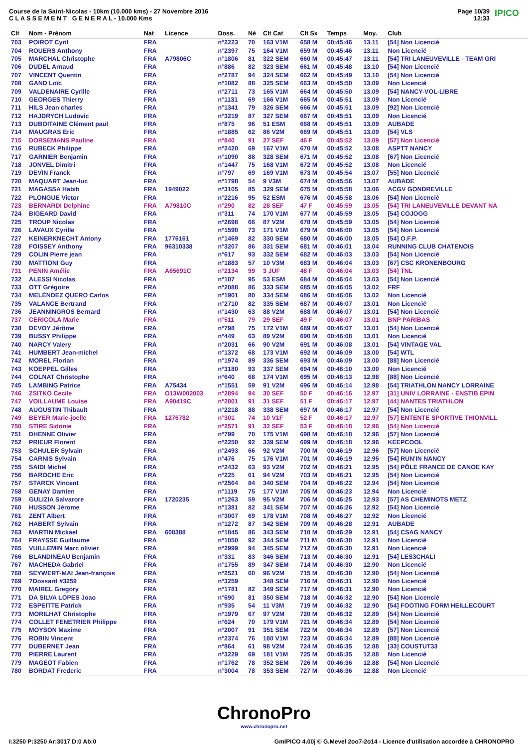Course de la Saint-Nicolas - 10km (10.000 kms) - 27 Novembre 2016
C L A S S E M E N T G E N E R A L - 10.000 Kms
Page 10/39
12:33
IPICO
| Clt | Nom - Prénom | Nat | Licence | Doss. | Né | Clt Cat | Clt Sx | Temps | Moy. | Club |
| --- | --- | --- | --- | --- | --- | --- | --- | --- | --- | --- |
| 703 | POIROT Cyril | FRA | | n°2223 | 70 | 163 V1M | 658 M | 00:45:46 | 13.11 | [54] Non Licencié |
| 704 | ROUERS Anthony | FRA | | n°2397 | 75 | 164 V1M | 659 M | 00:45:46 | 13.11 | Non Licencié |
| 705 | MARCHAL Christophe | FRA | A79806C | n°1806 | 81 | 322 SEM | 660 M | 00:45:47 | 13.11 | [54] TRI LANEUVEVILLE - TEAM GRI |
| 706 | DUDEL Arnaud | FRA | | n°886 | 82 | 323 SEM | 661 M | 00:45:48 | 13.10 | [54] Non Licencié |
| 707 | VINCENT Quentin | FRA | | n°2787 | 94 | 324 SEM | 662 M | 00:45:49 | 13.10 | [54] Non Licencié |
| 708 | GAND Loïc | FRA | | n°1082 | 88 | 325 SEM | 663 M | 00:45:50 | 13.09 | Non Licencié |
| 709 | VALDENAIRE Cyrille | FRA | | n°2711 | 73 | 165 V1M | 664 M | 00:45:50 | 13.09 | [54] NANCY-VOL-LIBRE |
| 710 | GEORGES Thierry | FRA | | n°1131 | 69 | 166 V1M | 665 M | 00:45:51 | 13.09 | Non Licencié |
| 711 | HILS Jean charles | FRA | | n°1341 | 79 | 326 SEM | 666 M | 00:45:51 | 13.09 | [92] Non Licencié |
| 712 | HAJDRYCH Ludovic | FRA | | n°3219 | 87 | 327 SEM | 667 M | 00:45:51 | 13.09 | Non Licencié |
| 713 | DUBOITAINE Clément paul | FRA | | n°875 | 96 | 51 ESM | 668 M | 00:45:51 | 13.09 | AUBADE |
| 714 | MAUGRAS Eric | FRA | | n°1885 | 62 | 86 V2M | 669 M | 00:45:51 | 13.09 | [54] VLS |
| 715 | DORSEMANS Pauline | FRA | | n°840 | 91 | 27 SEF | 46 F | 00:45:52 | 13.09 | [57] Non Licencié |
| 716 | RUBECK Philippe | FRA | | n°2420 | 69 | 167 V1M | 670 M | 00:45:52 | 13.08 | ASPTT NANCY |
| 717 | GARNIER Benjamin | FRA | | n°1090 | 88 | 328 SEM | 671 M | 00:45:52 | 13.08 | [67] Non Licencié |
| 718 | JONVEL Dimitri | FRA | | n°1447 | 75 | 168 V1M | 672 M | 00:45:52 | 13.08 | Non Licencié |
| 719 | DEVIN Franck | FRA | | n°797 | 69 | 169 V1M | 673 M | 00:45:54 | 13.07 | [55] Non Licencié |
| 720 | MAQUART Jean-luc | FRA | | n°1798 | 54 | 9 V3M | 674 M | 00:45:56 | 13.07 | AUBADE |
| 721 | MAGASSA Habib | FRA | 1949022 | n°3105 | 85 | 329 SEM | 675 M | 00:45:58 | 13.06 | ACGV GONDREVILLE |
| 722 | PLONGUE Victor | FRA | | n°2216 | 95 | 52 ESM | 676 M | 00:45:58 | 13.06 | [54] Non Licencié |
| 723 | BERNARDI Delphine | FRA | A79810C | n°290 | 82 | 28 SEF | 47 F | 00:45:59 | 13.05 | [54] TRI LANEUVEVILLE DEVANT NA |
| 724 | BIGEARD David | FRA | | n°311 | 74 | 170 V1M | 677 M | 00:45:59 | 13.05 | [54] COJOGG |
| 725 | TROUP Nicolas | FRA | | n°2698 | 66 | 87 V2M | 678 M | 00:45:59 | 13.05 | [54] Non Licencié |
| 726 | LAVAUX Cyrille | FRA | | n°1590 | 73 | 171 V1M | 679 M | 00:46:00 | 13.05 | [54] Non Licencié |
| 727 | KEINERKNECHT Antony | FRA | 1776161 | n°1469 | 82 | 330 SEM | 680 M | 00:46:00 | 13.05 | [54] O.F.P. |
| 728 | FOISSEY Anthony | FRA | 96310338 | n°3207 | 86 | 331 SEM | 681 M | 00:46:01 | 13.04 | RUNNING CLUB CHATENOIS |
| 729 | COLIN Pierre jean | FRA | | n°617 | 93 | 332 SEM | 682 M | 00:46:03 | 13.03 | [54] Non Licencié |
| 730 | MATTIONI Guy | FRA | | n°1883 | 57 | 10 V3M | 683 M | 00:46:04 | 13.03 | [67] CSC KRONENBOURG |
| 731 | PENIN Amélie | FRA | A65691C | n°2134 | 99 | 3 JUF | 48 F | 00:46:04 | 13.03 | [54] TNL |
| 732 | ALESSI Nicolas | FRA | | n°107 | 95 | 53 ESM | 684 M | 00:46:04 | 13.03 | [54] Non Licencié |
| 733 | OTT Grégoire | FRA | | n°2088 | 86 | 333 SEM | 685 M | 00:46:05 | 13.02 | FRF |
| 734 | MELÉNDEZ QUERO Carlos | FRA | | n°1901 | 80 | 334 SEM | 686 M | 00:46:06 | 13.02 | Non Licencié |
| 735 | VALANCE Bertrand | FRA | | n°2710 | 82 | 335 SEM | 687 M | 00:46:07 | 13.01 | Non Licencié |
| 736 | JEANNINGROS Bernard | FRA | | n°1430 | 63 | 88 V2M | 688 M | 00:46:07 | 13.01 | [54] Non Licencié |
| 737 | CERICOLA Marie | FRA | | n°511 | 79 | 29 SEF | 49 F | 00:46:07 | 13.01 | BNP PARIBAS |
| 738 | DEVOY Jérôme | FRA | | n°798 | 75 | 172 V1M | 689 M | 00:46:07 | 13.01 | [54] Non Licencié |
| 739 | BUSSY Philippe | FRA | | n°449 | 63 | 89 V2M | 690 M | 00:46:08 | 13.01 | Non Licencié |
| 740 | NARCY Valery | FRA | | n°2031 | 66 | 90 V2M | 691 M | 00:46:08 | 13.01 | [54] VINTAGE VAL |
| 741 | HUMBERT Jean-michel | FRA | | n°1372 | 68 | 173 V1M | 692 M | 00:46:09 | 13.00 | [54] WTL |
| 742 | MOREL Florian | FRA | | n°1974 | 89 | 336 SEM | 693 M | 00:46:09 | 13.00 | [88] Non Licencié |
| 743 | KOEPPEL Gilles | FRA | | n°3180 | 93 | 337 SEM | 694 M | 00:46:10 | 13.00 | Non Licencié |
| 744 | COLNAT Christophe | FRA | | n°640 | 68 | 174 V1M | 695 M | 00:46:13 | 12.98 | [88] Non Licencié |
| 745 | LAMBING Patrice | FRA | A75434 | n°1551 | 59 | 91 V2M | 696 M | 00:46:14 | 12.98 | [54] TRIATHLON NANCY LORRAINE |
| 746 | ZSITKO Cecile | FRA | O13W002003 | n°2894 | 94 | 30 SEF | 50 F | 00:46:16 | 12.97 | [31] UNIV LORRAINE - ENSTIB EPIN |
| 747 | VOILLAUME Louise | FRA | A90419C | n°2801 | 91 | 31 SEF | 51 F | 00:46:17 | 12.97 | [44] NANTES TRIATHLON |
| 748 | AUGUSTIN Thibault | FRA | | n°2218 | 88 | 338 SEM | 697 M | 00:46:17 | 12.97 | [54] Non Licencié |
| 749 | BEYER Marie-joelle | FRA | 1276782 | n°301 | 74 | 10 V1F | 52 F | 00:46:17 | 12.97 | [57] ENTENTE SPORTIVE THIONVILL |
| 750 | STIRE Sidonie | FRA | | n°2571 | 91 | 32 SEF | 53 F | 00:46:18 | 12.96 | [54] Non Licencié |
| 751 | DHENNE Olivier | FRA | | n°799 | 70 | 175 V1M | 698 M | 00:46:18 | 12.96 | [57] Non Licencié |
| 752 | PRIEUR Florent | FRA | | n°2250 | 92 | 339 SEM | 699 M | 00:46:18 | 12.96 | KEEPCOOL |
| 753 | SCHULER Sylvain | FRA | | n°2493 | 66 | 92 V2M | 700 M | 00:46:19 | 12.96 | [57] Non Licencié |
| 754 | CARNIS Sylvain | FRA | | n°476 | 75 | 176 V1M | 701 M | 00:46:19 | 12.95 | [54] RUN'IN NANCY |
| 755 | SAIDI Michel | FRA | | n°2432 | 63 | 93 V2M | 702 M | 00:46:21 | 12.95 | [54] PÔLE FRANCE DE CANOE KAY |
| 756 | BAROCHE Eric | FRA | | n°225 | 61 | 94 V2M | 703 M | 00:46:21 | 12.95 | [54] Non Licencié |
| 757 | STARCK Vincent | FRA | | n°2564 | 84 | 340 SEM | 704 M | 00:46:22 | 12.94 | [54] Non Licencié |
| 758 | GENAY Damien | FRA | | n°1119 | 75 | 177 V1M | 705 M | 00:46:23 | 12.94 | Non Licencié |
| 759 | GULIZIA Salvarore | FRA | 1720235 | n°1263 | 59 | 95 V2M | 706 M | 00:46:25 | 12.93 | [57] AS CHEMINOTS METZ |
| 760 | HUSSON Jérome | FRA | | n°1381 | 82 | 341 SEM | 707 M | 00:46:26 | 12.92 | [54] Non Licencié |
| 761 | ZENT Albert | FRA | | n°3007 | 69 | 178 V1M | 708 M | 00:46:27 | 12.92 | Non Licencié |
| 762 | HABERT Sylvain | FRA | | n°1272 | 87 | 342 SEM | 709 M | 00:46:28 | 12.91 | AUBADE |
| 763 | MARTIN Mickael | FRA | 608388 | n°1845 | 86 | 343 SEM | 710 M | 00:46:29 | 12.91 | [54] CSAG NANCY |
| 764 | FRAYSSE Guillaume | FRA | | n°1050 | 92 | 344 SEM | 711 M | 00:46:30 | 12.91 | Non Licencié |
| 765 | VUILLEMIN Marc olivier | FRA | | n°2999 | 94 | 345 SEM | 712 M | 00:46:30 | 12.91 | Non Licencié |
| 766 | BLANDINEAU Benjamin | FRA | | n°331 | 83 | 346 SEM | 713 M | 00:46:30 | 12.91 | [54] LES3CHALI |
| 767 | MACHEDA Gabriel | FRA | | n°1755 | 89 | 347 SEM | 714 M | 00:46:30 | 12.90 | Non Licencié |
| 768 | SEYWERT-MAI Jean-françois | FRA | | n°2521 | 60 | 96 V2M | 715 M | 00:46:30 | 12.90 | [54] Non Licencié |
| 769 | ?Dossard #3259 | FRA | | n°3259 | | 348 SEM | 716 M | 00:46:31 | 12.90 | Non Licencié |
| 770 | MAIREL Gregory | FRA | | n°1781 | 82 | 349 SEM | 717 M | 00:46:31 | 12.90 | Non Licencié |
| 771 | DA SILVA LOPES Joao | FRA | | n°690 | 81 | 350 SEM | 718 M | 00:46:32 | 12.90 | [54] Non Licencié |
| 772 | ESPEITTE Patrick | FRA | | n°935 | 54 | 11 V3M | 719 M | 00:46:32 | 12.90 | [54] FOOTING FORM HEILLECOURT |
| 773 | MORILHAT Christophe | FRA | | n°1979 | 67 | 97 V2M | 720 M | 00:46:32 | 12.89 | [54] Non Licencié |
| 774 | COLLET FENETRIER Philippe | FRA | | n°624 | 70 | 179 V1M | 721 M | 00:46:34 | 12.89 | [54] Non Licencié |
| 775 | MOYSON Maxime | FRA | | n°2007 | 91 | 351 SEM | 722 M | 00:46:34 | 12.89 | [57] Non Licencié |
| 776 | ROBIN Vincent | FRA | | n°2374 | 76 | 180 V1M | 723 M | 00:46:34 | 12.89 | [88] Non Licencié |
| 777 | DUBERNET Jean | FRA | | n°864 | 61 | 98 V2M | 724 M | 00:46:35 | 12.88 | [33] COUSTUT33 |
| 778 | PIERRE Laurent | FRA | | n°3229 | 69 | 181 V1M | 725 M | 00:46:35 | 12.88 | Non Licencié |
| 779 | MAGEOT Fabien | FRA | | n°1762 | 78 | 352 SEM | 726 M | 00:46:36 | 12.88 | [54] Non Licencié |
| 780 | BORDAT Frederic | FRA | | n°3004 | 78 | 353 SEM | 727 M | 00:46:36 | 12.88 | Non Licencié |
ChronoPro
www.chronopro.net
I:3250 P:3250 Ar:3017 D:0 Ab:0 GmIPICO 4.00j © G.Mevel 2oo7-2o14 - Licence d'utilisation accordée à CHRONOPRO